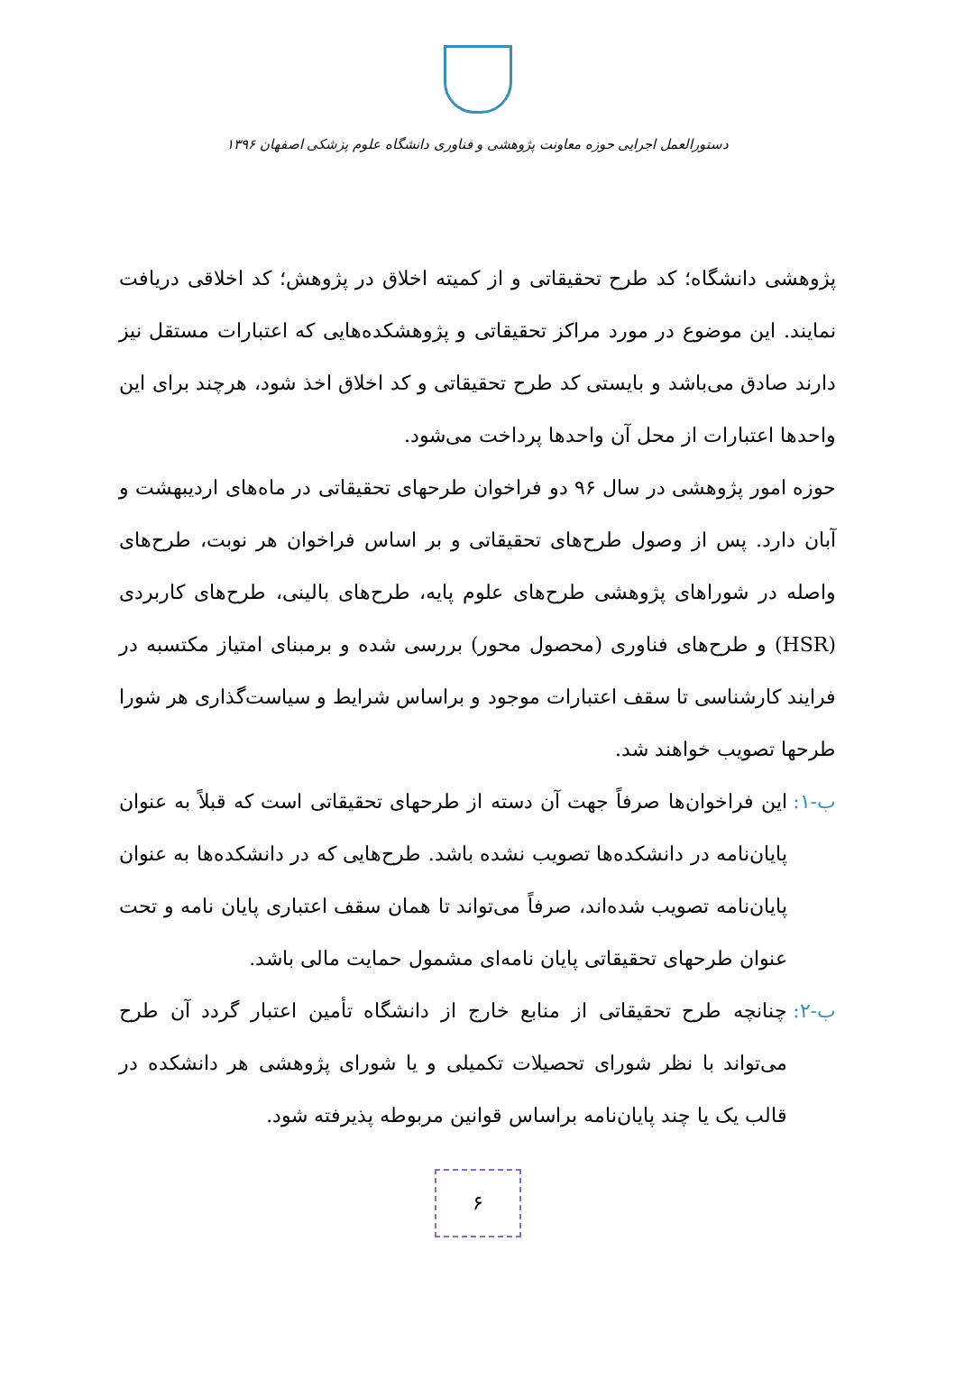دستورالعمل اجرایی حوزه معاونت پژوهشی و فناوری دانشگاه علوم پزشکی اصفهان ۱۳۹۶
پژوهشی دانشگاه؛ کد طرح تحقیقاتی و از کمیته اخلاق در پژوهش؛ کد اخلاقی دریافت نمایند. این موضوع در مورد مراکز تحقیقاتی و پژوهشکده‌هایی که اعتبارات مستقل نیز دارند صادق می‌باشد و بایستی کد طرح تحقیقاتی و کد اخلاق اخذ شود، هرچند برای این واحدها اعتبارات از محل آن واحدها پرداخت می‌شود.
حوزه امور پژوهشی در سال ۹۶ دو فراخوان طرحهای تحقیقاتی در ماه‌های اردیبهشت و آبان دارد. پس از وصول طرح‌های تحقیقاتی و بر اساس فراخوان هر نوبت، طرح‌های واصله در شوراهای پژوهشی طرح‌های علوم پایه، طرح‌های بالینی، طرح‌های کاربردی (HSR) و طرح‌های فناوری (محصول محور) بررسی شده و برمبنای امتیاز مکتسبه در فرایند کارشناسی تا سقف اعتبارات موجود و براساس شرایط و سیاست‌گذاری هر شورا طرحها تصویب خواهند شد.
ب-۱: این فراخوان‌ها صرفاً جهت آن دسته از طرحهای تحقیقاتی است که قبلاً به عنوان پایان‌نامه در دانشکده‌ها تصویب نشده باشد. طرح‌هایی که در دانشکده‌ها به عنوان پایان‌نامه تصویب شده‌اند، صرفاً می‌تواند تا همان سقف اعتباری پایان نامه و تحت عنوان طرحهای تحقیقاتی پایان نامه‌ای مشمول حمایت مالی باشد.
ب-۲: چنانچه طرح تحقیقاتی از منابع خارج از دانشگاه تأمین اعتبار گردد آن طرح می‌تواند با نظر شورای تحصیلات تکمیلی و یا شورای پژوهشی هر دانشکده در قالب یک یا چند پایان‌نامه براساس قوانین مربوطه پذیرفته شود.
۶